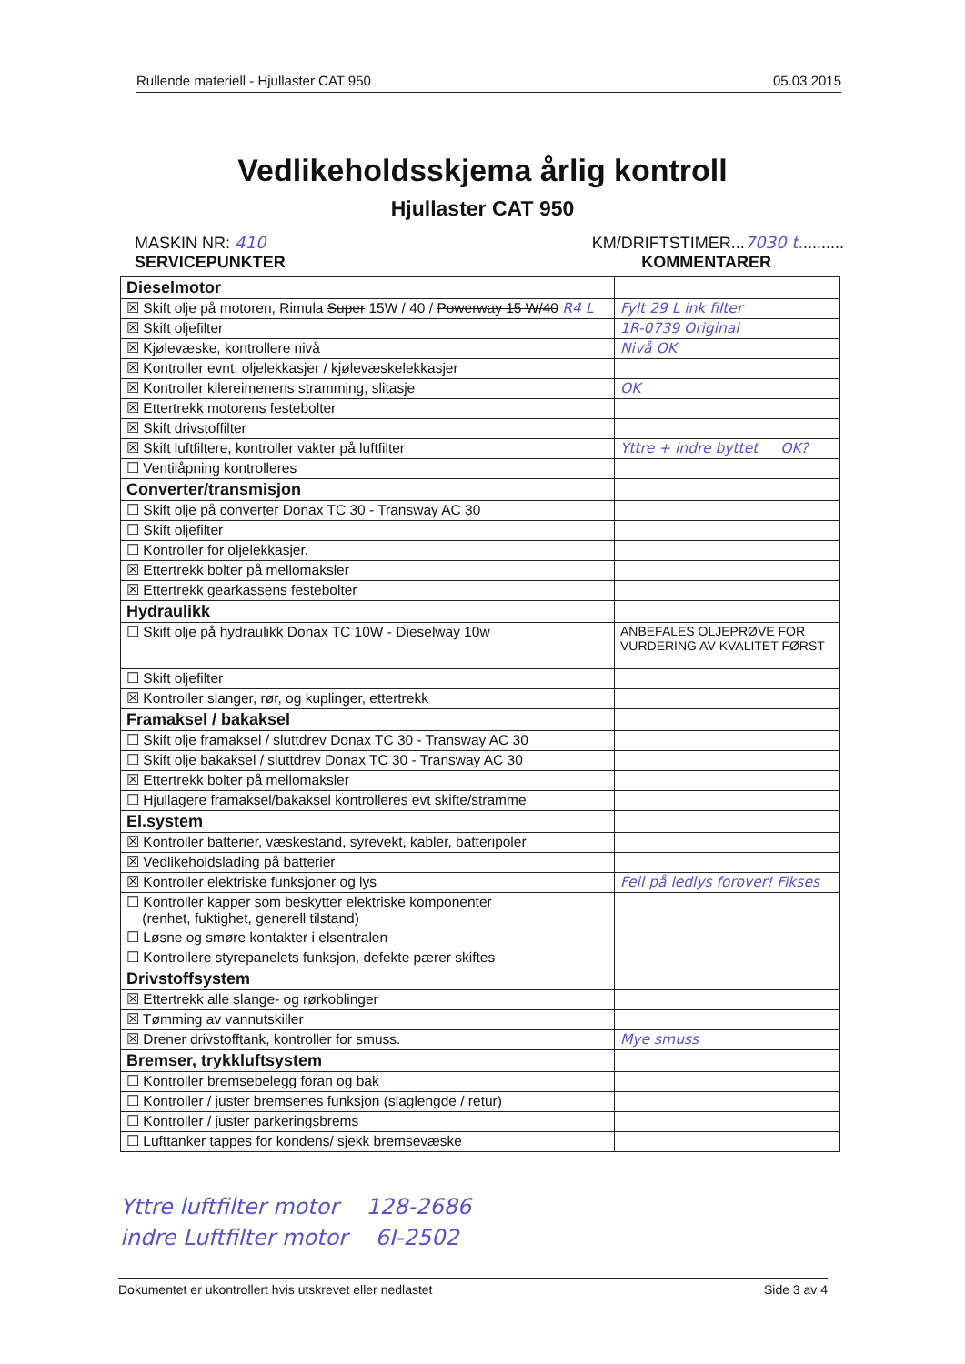Rullende materiell - Hjullaster CAT 950 05.03.2015
Vedlikeholdsskjema årlig kontroll
Hjullaster CAT 950
MASKIN NR: 410 KM/DRIFTSTIMER...7030 t..........
SERVICEPUNKTER KOMMENTARER
| Dieselmotor | |
| ☒ Skift olje på motoren, Rimula Super 15W / 40 / Powerway 15 W/40 R4 L | Fylt 29 L ink filter |
| ☒ Skift oljefilter | 1R-0739 Original |
| ☒ Kjølevæske, kontrollere nivå | Nivå OK |
| ☒ Kontroller evnt. oljelekkasjer / kjølevæskelekkasjer | |
| ☒ Kontroller kilereimenens stramming, slitasje | OK |
| ☒ Ettertrekk motorens festebolter | |
| ☒ Skift drivstoffilter | |
| ☒ Skift luftfiltere, kontroller vakter på luftfilter | Yttre + indre byttet OK? |
| ☐ Ventilåpning kontrolleres | |
| Converter/transmisjon | |
| ☐ Skift olje på converter Donax TC 30 - Transway AC 30 | |
| ☐ Skift oljefilter | |
| ☐ Kontroller for oljelekkasjer. | |
| ☒ Ettertrekk bolter på mellomaksler | |
| ☒ Ettertrekk gearkassens festebolter | |
| Hydraulikk | |
| ☐ Skift olje på hydraulikk Donax TC 10W - Dieselway 10w | ANBEFALES OLJEPRØVE FOR VURDERING AV KVALITET FØRST |
| ☐ Skift oljefilter | |
| ☒ Kontroller slanger, rør, og kuplinger, ettertrekk | |
| Framaksel / bakaksel | |
| ☐ Skift olje framaksel / sluttdrev Donax TC 30 - Transway AC 30 | |
| ☐ Skift olje bakaksel / sluttdrev Donax TC 30 - Transway AC 30 | |
| ☒ Ettertrekk bolter på mellomaksler | |
| ☐ Hjullagere framaksel/bakaksel kontrolleres evt skifte/stramme | |
| El.system | |
| ☒ Kontroller batterier, væskestand, syrevekt, kabler, batteripoler | |
| ☒ Vedlikeholdslading på batterier | |
| ☒ Kontroller elektriske funksjoner og lys | Feil på ledlys forover! Fikses |
| ☐ Kontroller kapper som beskytter elektriske komponenter (renhet, fuktighet, generell tilstand) | |
| ☐ Løsne og smøre kontakter i elsentralen | |
| ☐ Kontrollere styrepanelets funksjon, defekte pærer skiftes | |
| Drivstoffsystem | |
| ☒ Ettertrekk alle slange- og rørkoblinger | |
| ☒ Tømming av vannutskiller | |
| ☒ Drener drivstofftank, kontroller for smuss. | Mye smuss |
| Bremser, trykkluftsystem | |
| ☐ Kontroller bremsebelegg foran og bak | |
| ☐ Kontroller / juster bremsenes funksjon (slaglengde / retur) | |
| ☐ Kontroller / juster parkeringsbrems | |
| ☐ Lufttanker tappes for kondens/ sjekk bremsevæske | |
Yttre luftfilter motor 128-2686
indre Luftfilter motor 6I-2502
Dokumentet er ukontrollert hvis utskrevet eller nedlastet Side 3 av 4